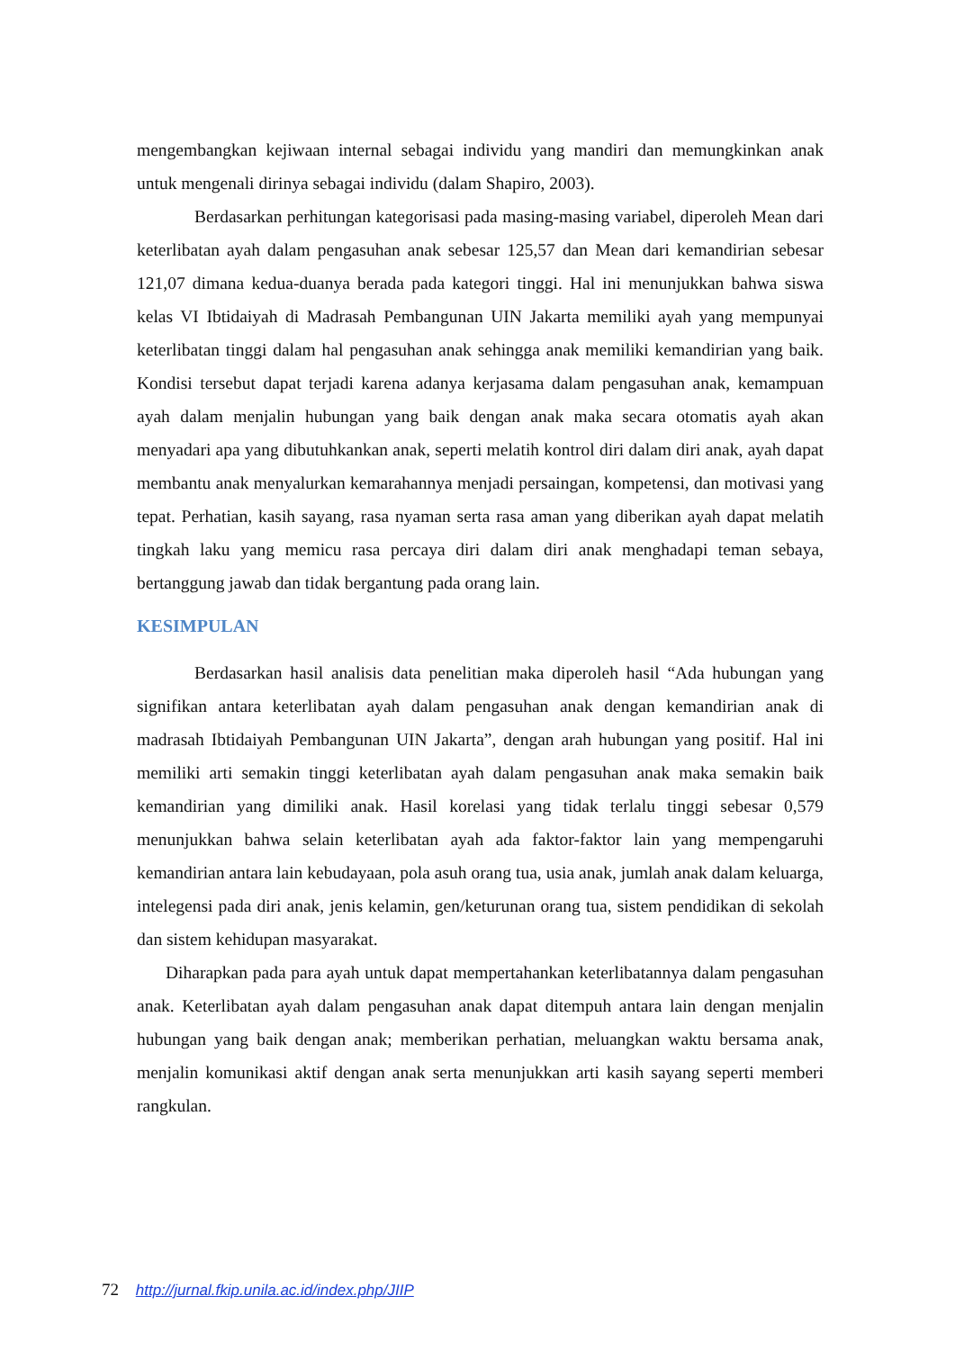mengembangkan kejiwaan internal sebagai individu yang mandiri dan memungkinkan anak untuk mengenali dirinya sebagai individu (dalam Shapiro, 2003).
Berdasarkan perhitungan kategorisasi pada masing-masing variabel, diperoleh Mean dari keterlibatan ayah dalam pengasuhan anak sebesar 125,57 dan Mean dari kemandirian sebesar 121,07 dimana kedua-duanya berada pada kategori tinggi. Hal ini menunjukkan bahwa siswa kelas VI Ibtidaiyah di Madrasah Pembangunan UIN Jakarta memiliki ayah yang mempunyai keterlibatan tinggi dalam hal pengasuhan anak sehingga anak memiliki kemandirian yang baik. Kondisi tersebut dapat terjadi karena adanya kerjasama dalam pengasuhan anak, kemampuan ayah dalam menjalin hubungan yang baik dengan anak maka secara otomatis ayah akan menyadari apa yang dibutuhkankan anak, seperti melatih kontrol diri dalam diri anak, ayah dapat membantu anak menyalurkan kemarahannya menjadi persaingan, kompetensi, dan motivasi yang tepat. Perhatian, kasih sayang, rasa nyaman serta rasa aman yang diberikan ayah dapat melatih tingkah laku yang memicu rasa percaya diri dalam diri anak menghadapi teman sebaya, bertanggung jawab dan tidak bergantung pada orang lain.
KESIMPULAN
Berdasarkan hasil analisis data penelitian maka diperoleh hasil “Ada hubungan yang signifikan antara keterlibatan ayah dalam pengasuhan anak dengan kemandirian anak di madrasah Ibtidaiyah Pembangunan UIN Jakarta”, dengan arah hubungan yang positif. Hal ini memiliki arti semakin tinggi keterlibatan ayah dalam pengasuhan anak maka semakin baik kemandirian yang dimiliki anak. Hasil korelasi yang tidak terlalu tinggi sebesar 0,579 menunjukkan bahwa selain keterlibatan ayah ada faktor-faktor lain yang mempengaruhi kemandirian antara lain kebudayaan, pola asuh orang tua, usia anak, jumlah anak dalam keluarga, intelegensi pada diri anak, jenis kelamin, gen/keturunan orang tua, sistem pendidikan di sekolah dan sistem kehidupan masyarakat.
Diharapkan pada para ayah untuk dapat mempertahankan keterlibatannya dalam pengasuhan anak. Keterlibatan ayah dalam pengasuhan anak dapat ditempuh antara lain dengan menjalin hubungan yang baik dengan anak; memberikan perhatian, meluangkan waktu bersama anak, menjalin komunikasi aktif dengan anak serta menunjukkan arti kasih sayang seperti memberi rangkulan.
72 http://jurnal.fkip.unila.ac.id/index.php/JIIP